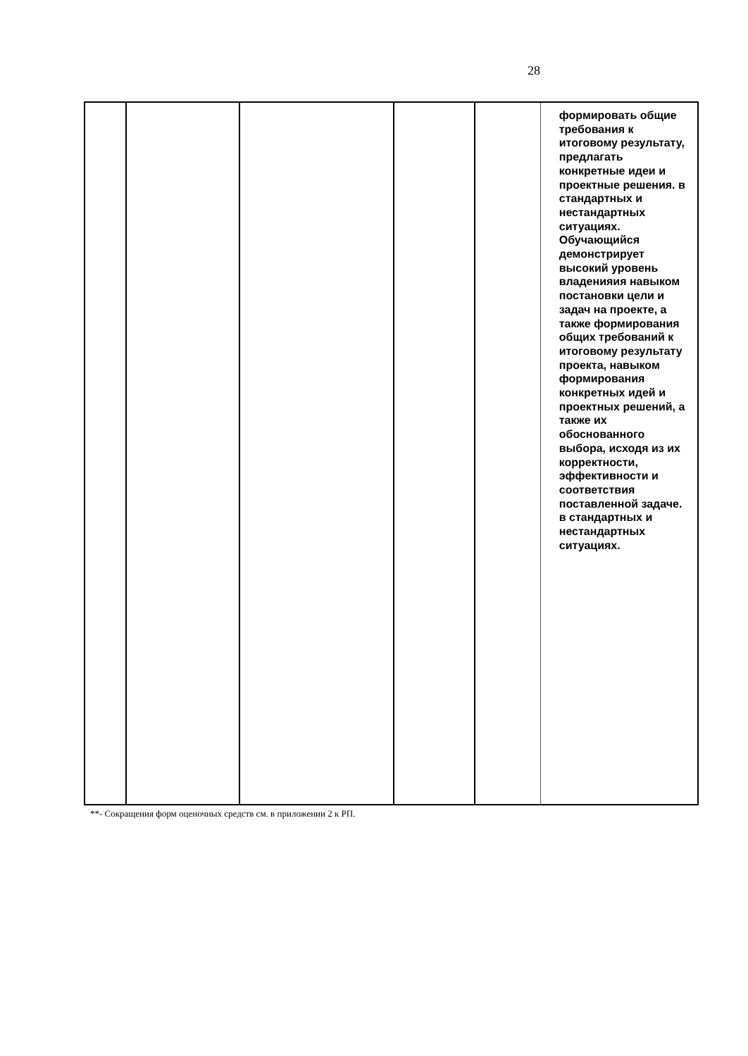28
| | | | | | формировать общие требования к итоговому результату, предлагать конкретные идеи и проектные решения. в стандартных и нестандартных ситуациях. Обучающийся демонстрирует высокий уровень владенияия навыком постановки цели и задач на проекте, а также формирования общих требований к итоговому результату проекта, навыком формирования конкретных идей и проектных решений, а также их обоснованного выбора, исходя из их корректности, эффективности и соответствия поставленной задаче. в стандартных и нестандартных ситуациях. |
**- Сокращения форм оценочных средств см. в приложении 2 к РП.